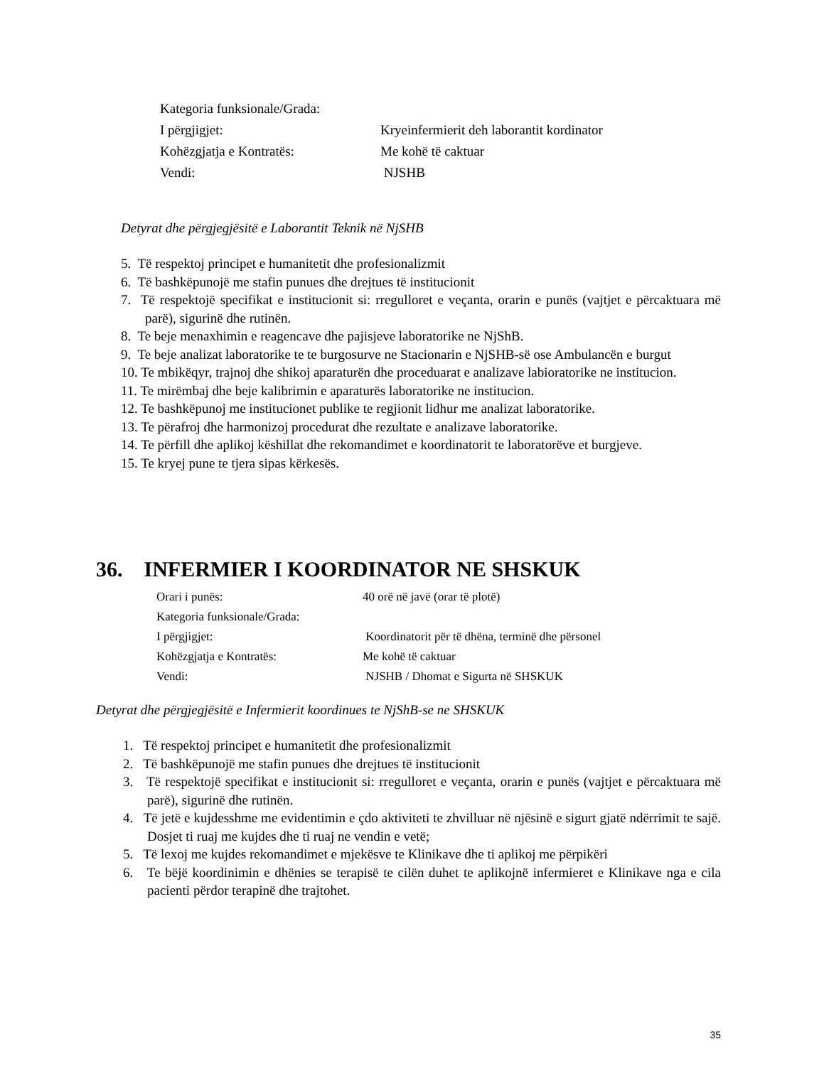Kategoria funksionale/Grada:
I përgjigjet:
Kryeinfermierit deh laborantit kordinator
Kohëzgjatja e Kontratës:
Me kohë të caktuar
Vendi:
NJSHB
Detyrat dhe përgjegjësitë e Laborantit Teknik në NjSHB
5. Të respektoj principet e humanitetit dhe profesionalizmit
6. Të bashkëpunojë me stafin punues dhe drejtues të institucionit
7. Të respektojë specifikat e institucionit si: rregulloret e veçanta, orarin e punës (vajtjet e përcaktuara më parë), sigurinë dhe rutinën.
8. Te beje menaxhimin e reagencave dhe pajisjeve laboratorike ne NjShB.
9. Te beje analizat laboratorike te te burgosurve ne Stacionarin e NjSHB-së ose Ambulancën e burgut
10. Te mbikëqyr, trajnoj dhe shikoj aparaturën dhe proceduarat e analizave labioratorike ne institucion.
11. Te mirëmbaj dhe beje kalibrimin e aparaturës laboratorike ne institucion.
12. Te bashkëpunoj me institucionet publike te regjionit lidhur me analizat laboratorike.
13. Te përafroj dhe harmonizoj procedurat dhe rezultate e analizave laboratorike.
14. Te përfill dhe aplikoj këshillat dhe rekomandimet e koordinatorit te laboratorëve et burgjeve.
15. Te kryej pune te tjera sipas kërkesës.
36. INFERMIER I KOORDINATOR NE SHSKUK
Orari i punës:
40 orë në javë (orar të plotë)
Kategoria funksionale/Grada:
I përgjigjet:
Koordinatorit për të dhëna, terminë dhe përsonel
Kohëzgjatja e Kontratës:
Me kohë të caktuar
Vendi:
NJSHB / Dhomat e Sigurta në SHSKUK
Detyrat dhe përgjegjësitë e Infermierit koordinues te NjShB-se ne SHSKUK
1. Të respektoj principet e humanitetit dhe profesionalizmit
2. Të bashkëpunojë me stafin punues dhe drejtues të institucionit
3. Të respektojë specifikat e institucionit si: rregulloret e veçanta, orarin e punës (vajtjet e përcaktuara më parë), sigurinë dhe rutinën.
4. Të jetë e kujdesshme me evidentimin e çdo aktiviteti te zhvilluar në njësinë e sigurt gjatë ndërrimit te sajë. Dosjet ti ruaj me kujdes dhe ti ruaj ne vendin e vetë;
5. Të lexoj me kujdes rekomandimet e mjekësve te Klinikave dhe ti aplikoj me përpikëri
6. Te bëjë koordinimin e dhënies se terapisë te cilën duhet te aplikojnë infermieret e Klinikave nga e cila pacienti përdor terapinë dhe trajtohet.
35